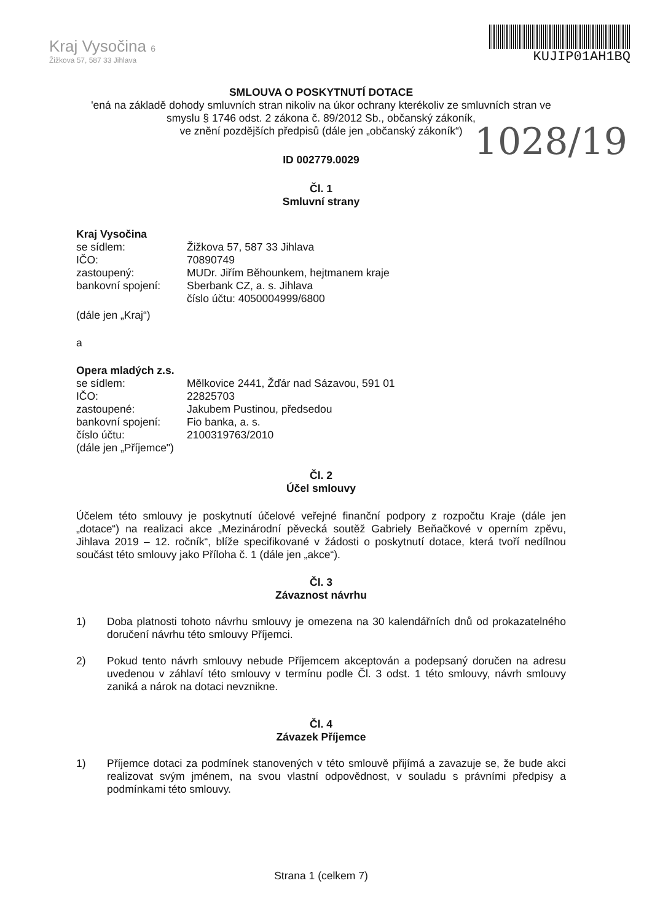Kraj Vysočina 6
Žižkova 57, 587 33 Jihlava
KUJIP01AH1BQ
1028/19
SMLOUVA O POSKYTNUTÍ DOTACE
'ená na základě dohody smluvních stran nikoliv na úkor ochrany kterékoliv ze smluvních stran ve smyslu § 1746 odst. 2 zákona č. 89/2012 Sb., občanský zákoník,
ve znění pozdějších předpisů (dále jen „občanský zákoník“)
ID 002779.0029
Čl. 1
Smluvní strany
Kraj Vysočina
se sídlem: Žižkova 57, 587 33 Jihlava
IČO: 70890749
zastoupený: MUDr. Jiřím Běhounkem, hejtmanem kraje
bankovní spojení: Sberbank CZ, a. s. Jihlava
číslo účtu: 4050004999/6800
(dále jen „Kraj“)
a
Opera mladých z.s.
se sídlem: Mělkovice 2441, Žďár nad Sázavou, 591 01
IČO: 22825703
zastoupené: Jakubem Pustinou, předsedou
bankovní spojení: Fio banka, a. s.
číslo účtu: 2100319763/2010
(dále jen „Příjemce")
Čl. 2
Účel smlouvy
Účelem této smlouvy je poskytnutí účelové veřejné finanční podpory z rozpočtu Kraje (dále jen „dotace“) na realizaci akce „Mezinárodní pěvecká soutěž Gabriely Beňačkové v operním zpěvu, Jihlava 2019 – 12. ročník“, blíže specifikované v žádosti o poskytnutí dotace, která tvoří nedílnou součást této smlouvy jako Příloha č. 1 (dále jen „akce“).
Čl. 3
Závaznost návrhu
1) Doba platnosti tohoto návrhu smlouvy je omezena na 30 kalendářních dnů od prokazatelného doručení návrhu této smlouvy Příjemci.
2) Pokud tento návrh smlouvy nebude Příjemcem akceptován a podepsaný doručen na adresu uvedenou v záhlaví této smlouvy v termínu podle Čl. 3 odst. 1 této smlouvy, návrh smlouvy zaniká a nárok na dotaci nevznikne.
Čl. 4
Závazek Příjemce
1) Příjemce dotaci za podmínek stanovených v této smlouvě přijímá a zavazuje se, že bude akci realizovat svým jménem, na svou vlastní odpovědnost, v souladu s právními předpisy a podmínkami této smlouvy.
Strana 1 (celkem 7)